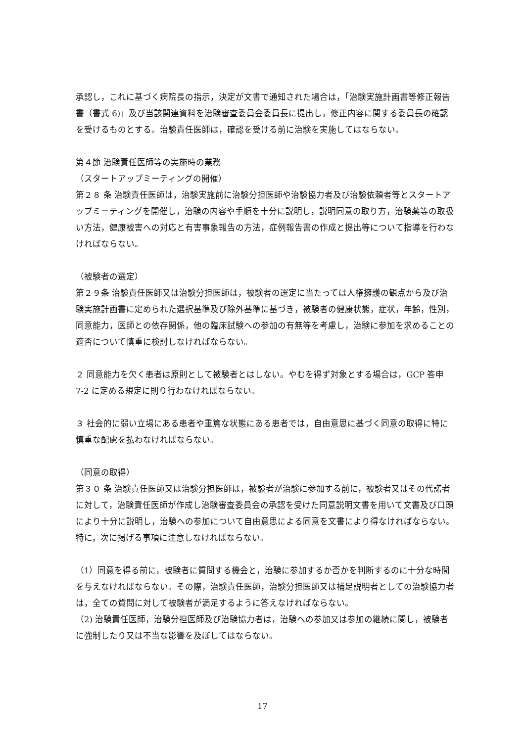承認し，これに基づく病院長の指示，決定が文書で通知された場合は，「治験実施計画書等修正報告書（書式 6)」及び当該関連資料を治験審査委員会委員長に提出し，修正内容に関する委員長の確認を受けるものとする。治験責任医師は，確認を受ける前に治験を実施してはならない。
第４節 治験責任医師等の実施時の業務
（スタートアップミーティングの開催）
第２８ 条 治験責任医師は，治験実施前に治験分担医師や治験協力者及び治験依頼者等とスタートアップミーティングを開催し，治験の内容や手順を十分に説明し，説明同意の取り方，治験薬等の取扱い方法，健康被害への対応と有害事象報告の方法，症例報告書の作成と提出等について指導を行わなければならない。
（被験者の選定）
第２９条 治験責任医師又は治験分担医師は，被験者の選定に当たっては人権擁護の観点から及び治験実施計画書に定められた選択基準及び除外基準に基づき，被験者の健康状態，症状，年齢，性別，同意能力，医師との依存関係，他の臨床試験への参加の有無等を考慮し，治験に参加を求めることの適否について慎重に検討しなければならない。
２ 同意能力を欠く患者は原則として被験者とはしない。やむを得ず対象とする場合は，GCP 答申 7-2 に定める規定に則り行わなければならない。
３ 社会的に弱い立場にある患者や重篤な状態にある患者では，自由意思に基づく同意の取得に特に慎重な配慮を払わなければならない。
（同意の取得）
第３０ 条 治験責任医師又は治験分担医師は，被験者が治験に参加する前に，被験者又はその代諾者に対して，治験責任医師が作成し治験審査委員会の承認を受けた同意説明文書を用いて文書及び口頭により十分に説明し，治験への参加について自由意思による同意を文書により得なければならない。特に，次に掲げる事項に注意しなければならない。
（1）同意を得る前に，被験者に質問する機会と，治験に参加するか否かを判断するのに十分な時間を与えなければならない。その際，治験責任医師，治験分担医師又は補足説明者としての治験協力者は，全ての質問に対して被験者が満足するように答えなければならない。
（2) 治験責任医師，治験分担医師及び治験協力者は，治験への参加又は参加の継続に関し，被験者に強制したり又は不当な影響を及ぼしてはならない。
17